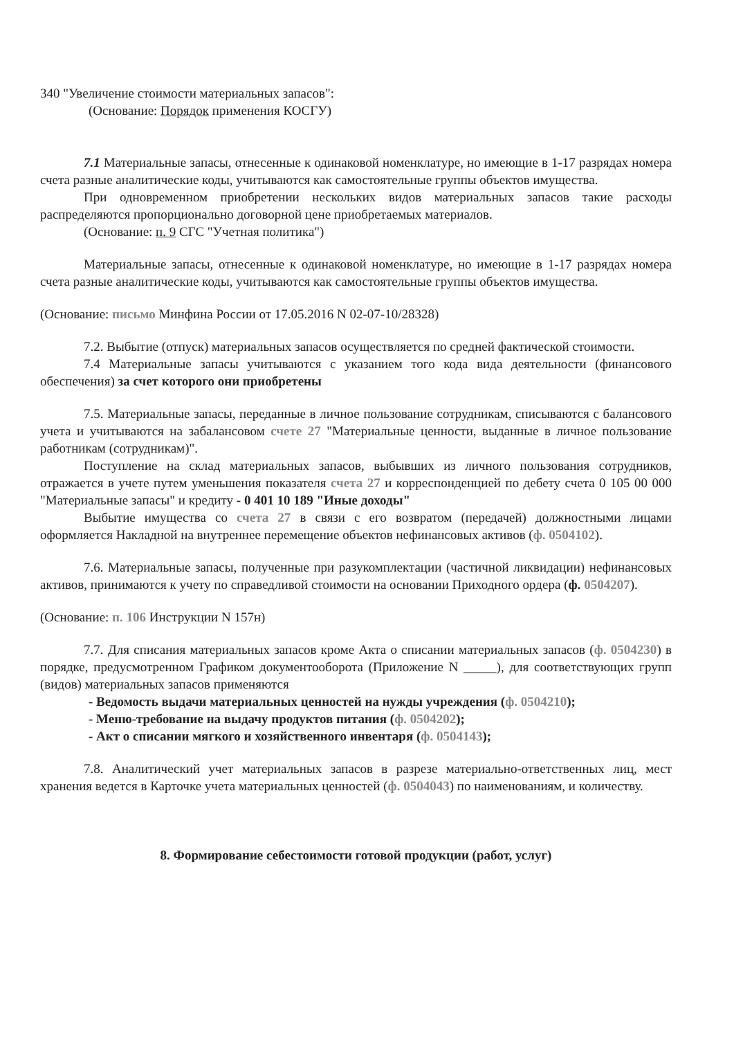340 "Увеличение стоимости материальных запасов":
(Основание: Порядок применения КОСГУ)
7.1 Материальные запасы, отнесенные к одинаковой номенклатуре, но имеющие в 1-17 разрядах номера счета разные аналитические коды, учитываются как самостоятельные группы объектов имущества.
При одновременном приобретении нескольких видов материальных запасов такие расходы распределяются пропорционально договорной цене приобретаемых материалов.
(Основание: п. 9 СГС "Учетная политика")
Материальные запасы, отнесенные к одинаковой номенклатуре, но имеющие в 1-17 разрядах номера счета разные аналитические коды, учитываются как самостоятельные группы объектов имущества.
(Основание: письмо Минфина России от 17.05.2016 N 02-07-10/28328)
7.2. Выбытие (отпуск) материальных запасов осуществляется по средней фактической стоимости.
7.4 Материальные запасы учитываются с указанием того кода вида деятельности (финансового обеспечения) за счет которого они приобретены
7.5. Материальные запасы, переданные в личное пользование сотрудникам, списываются с балансового учета и учитываются на забалансовом счете 27 "Материальные ценности, выданные в личное пользование работникам (сотрудникам)".
Поступление на склад материальных запасов, выбывших из личного пользования сотрудников, отражается в учете путем уменьшения показателя счета 27 и корреспонденцией по дебету счета 0 105 00 000 "Материальные запасы" и кредиту - 0 401 10 189 "Иные доходы"
Выбытие имущества со счета 27 в связи с его возвратом (передачей) должностными лицами оформляется Накладной на внутреннее перемещение объектов нефинансовых активов (ф. 0504102).
7.6. Материальные запасы, полученные при разукомплектации (частичной ликвидации) нефинансовых активов, принимаются к учету по справедливой стоимости на основании Приходного ордера (ф. 0504207).
(Основание: п. 106 Инструкции N 157н)
7.7. Для списания материальных запасов кроме Акта о списании материальных запасов (ф. 0504230) в порядке, предусмотренном Графиком документооборота (Приложение N _____), для соответствующих групп (видов) материальных запасов применяются
- Ведомость выдачи материальных ценностей на нужды учреждения (ф. 0504210);
- Меню-требование на выдачу продуктов питания (ф. 0504202);
- Акт о списании мягкого и хозяйственного инвентаря (ф. 0504143);
7.8. Аналитический учет материальных запасов в разрезе материально-ответственных лиц, мест хранения ведется в Карточке учета материальных ценностей (ф. 0504043) по наименованиям, и количеству.
8. Формирование себестоимости готовой продукции (работ, услуг)